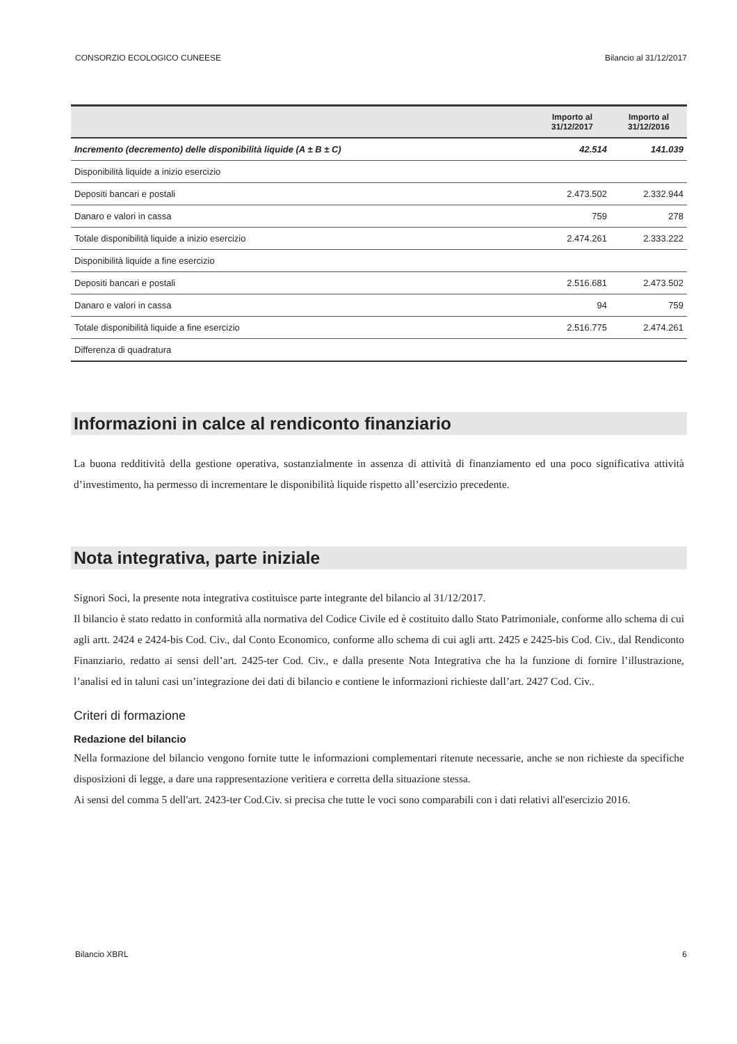CONSORZIO ECOLOGICO CUNEESE Bilancio al 31/12/2017
| | Importo al 31/12/2017 | Importo al 31/12/2016 |
| --- | --- | --- |
| Incremento (decremento) delle disponibilità liquide (A ± B ± C) | 42.514 | 141.039 |
| Disponibilità liquide a inizio esercizio | | |
| Depositi bancari e postali | 2.473.502 | 2.332.944 |
| Danaro e valori in cassa | 759 | 278 |
| Totale disponibilità liquide a inizio esercizio | 2.474.261 | 2.333.222 |
| Disponibilità liquide a fine esercizio | | |
| Depositi bancari e postali | 2.516.681 | 2.473.502 |
| Danaro e valori in cassa | 94 | 759 |
| Totale disponibilità liquide a fine esercizio | 2.516.775 | 2.474.261 |
| Differenza di quadratura | | |
Informazioni in calce al rendiconto finanziario
La buona redditività della gestione operativa, sostanzialmente in assenza di attività di finanziamento ed una poco significativa attività d’investimento, ha permesso di incrementare le disponibilità liquide rispetto all’esercizio precedente.
Nota integrativa, parte iniziale
Signori Soci, la presente nota integrativa costituisce parte integrante del bilancio al 31/12/2017.
Il bilancio è stato redatto in conformità alla normativa del Codice Civile ed è costituito dallo Stato Patrimoniale, conforme allo schema di cui agli artt. 2424 e 2424-bis Cod. Civ., dal Conto Economico, conforme allo schema di cui agli artt. 2425 e 2425-bis Cod. Civ., dal Rendiconto Finanziario, redatto ai sensi dell’art. 2425-ter Cod. Civ., e dalla presente Nota Integrativa che ha la funzione di fornire l’illustrazione, l’analisi ed in taluni casi un’integrazione dei dati di bilancio e contiene le informazioni richieste dall’art. 2427 Cod. Civ..
Criteri di formazione
Redazione del bilancio
Nella formazione del bilancio vengono fornite tutte le informazioni complementari ritenute necessarie, anche se non richieste da specifiche disposizioni di legge, a dare una rappresentazione veritiera e corretta della situazione stessa.
Ai sensi del comma 5 dell'art. 2423-ter Cod.Civ. si precisa che tutte le voci sono comparabili con i dati relativi all'esercizio 2016.
Bilancio XBRL 6